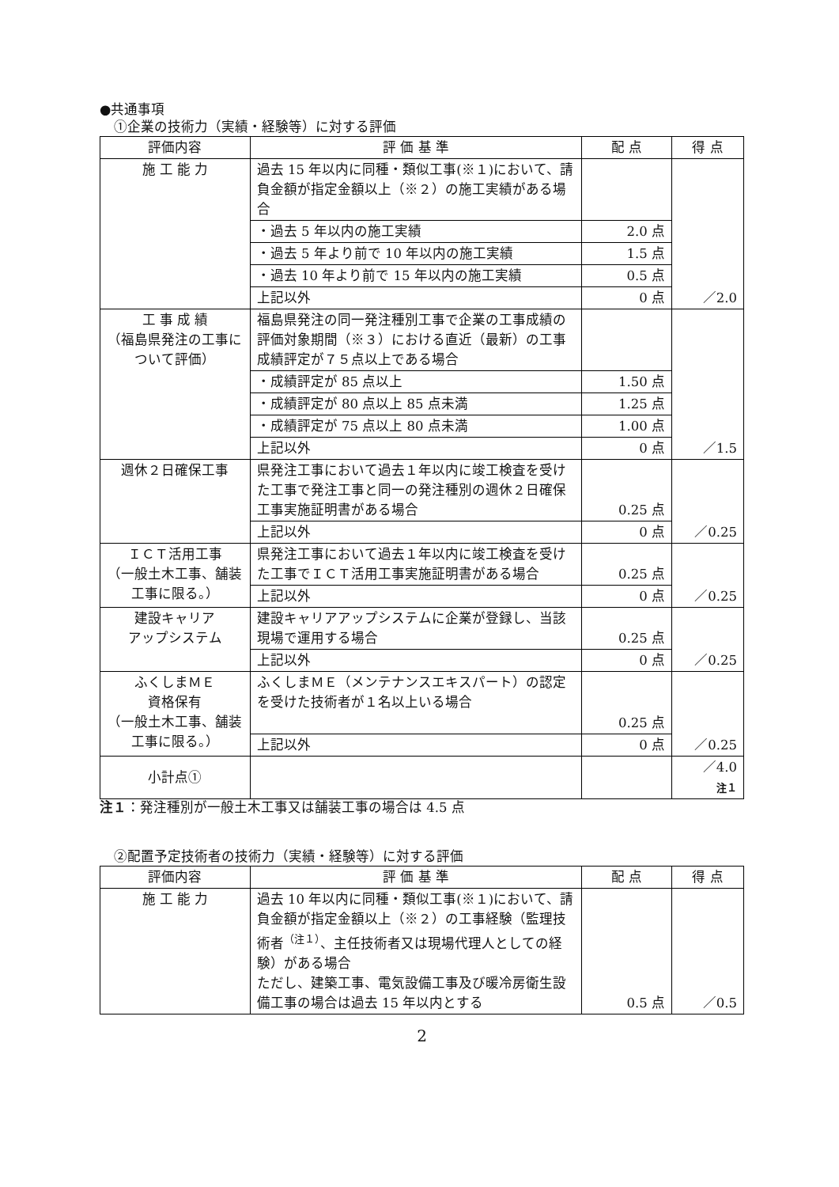●共通事項
①企業の技術力（実績・経験等）に対する評価
| 評価内容 | 評 価 基 準 | 配 点 | 得 点 |
| --- | --- | --- | --- |
| 施 工 能 力 | 過去 15 年以内に同種・類似工事(※１)において、請負金額が指定金額以上（※２）の施工実績がある場合 | | ／2.0 |
| | ・過去 5 年以内の施工実績 | 2.0 点 | |
| | ・過去 5 年より前で 10 年以内の施工実績 | 1.5 点 | |
| | ・過去 10 年より前で 15 年以内の施工実績 | 0.5 点 | |
| | 上記以外 | 0 点 | |
| 工 事 成 績 （福島県発注の工事について評価） | 福島県発注の同一発注種別工事で企業の工事成績の評価対象期間（※３）における直近（最新）の工事成績評定が７５点以上である場合 | | ／1.5 |
| | ・成績評定が 85 点以上 | 1.50 点 | |
| | ・成績評定が 80 点以上 85 点未満 | 1.25 点 | |
| | ・成績評定が 75 点以上 80 点未満 | 1.00 点 | |
| | 上記以外 | 0 点 | |
| 週休２日確保工事 | 県発注工事において過去１年以内に竣工検査を受けた工事で発注工事と同一の発注種別の週休２日確保工事実施証明書がある場合 | 0.25 点 | ／0.25 |
| | 上記以外 | 0 点 | |
| ＩＣＴ活用工事 （一般土木工事、舗装工事に限る。） | 県発注工事において過去１年以内に竣工検査を受けた工事でＩＣＴ活用工事実施証明書がある場合 | 0.25 点 | ／0.25 |
| | 上記以外 | 0 点 | |
| 建設キャリア アップシステム | 建設キャリアアップシステムに企業が登録し、当該現場で運用する場合 | 0.25 点 | ／0.25 |
| | 上記以外 | 0 点 | |
| ふくしまＭＥ 資格保有 （一般土木工事、舗装工事に限る。） | ふくしまＭＥ（メンテナンスエキスパート）の認定を受けた技術者が１名以上いる場合 | 0.25 点 | ／0.25 |
| | 上記以外 | 0 点 | |
| 小計点① | | | ／4.0 注１ |
注１：発注種別が一般土木工事又は舗装工事の場合は 4.5 点
②配置予定技術者の技術力（実績・経験等）に対する評価
| 評価内容 | 評 価 基 準 | 配 点 | 得 点 |
| --- | --- | --- | --- |
| 施 工 能 力 | 過去 10 年以内に同種・類似工事(※１)において、請負金額が指定金額以上（※２）の工事経験（監理技術者<sup>（注１）</sup>、主任技術者又は現場代理人としての経験）がある場合 ただし、建築工事、電気設備工事及び暖冷房衛生設備工事の場合は過去 15 年以内とする | 0.5 点 | ／0.5 |
2